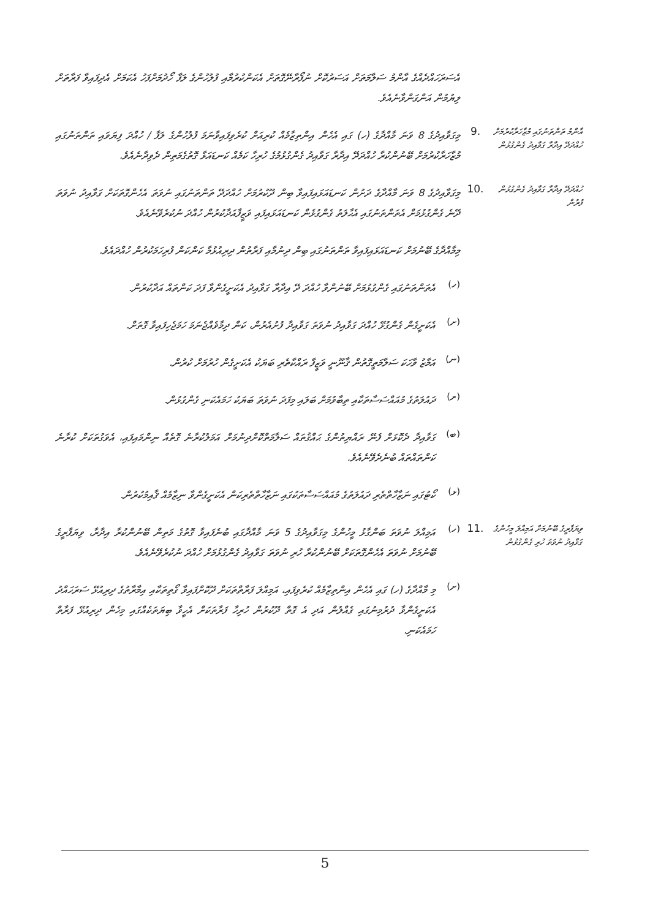އެސަރަހައްދެއްގެ އާންމު ސަލާމަތަށް އަސަރުކޮށް ނުފޯރާނޭގޮތަށް އެކަންކުރުމާއި ފުލުހުންގެ ލަފާ ހޯދުމަށްފަހު އެކަމަށް އެދިފައިވާ ފަރާތަށް ލިޔުމުން އަންގަންވާނެއެވެ.
އާންމު ތަންތަނުގައި މުޒާހަރާކުރުމަށް ހުއްދަދޭ އިދާރާ ގަވާއިދު ގެންގުޅުން
.9
މިގަވާއިދުގެ 8 ވަނަ މާއްދާގެ (ހ) ގައި އެހެން އިންތިޒާމެއް ކުރިއަށް ކުރެވިފައިވާނަމަ ފުލުހުންގެ ލަފާ / ހުއްދަ ފިޔަވައި ތަންތަނުގައި މުޒާހަރާކުރުމަށް ބޭނުންކުރާ ހުއްދަދޭ އިދާރާ ގަވާއިދު ގެންގުޅުމުގެ ހުރިހާ ކަމެއް ކަނޑައަޅާ ގޮތުގެމަތިން ދެވިދާނެއެވެ.
ހުއްދަދޭ އިދާރާ ގަވާއިދު ގެންގުޅުން ފުރުން
.10
މިގަވާއިދުގެ 8 ވަނަ މާއްދާގެ ދަށުން ކަނޑައަޅައިފައިވާ ބިން ދޫކުރުމަށް ހުއްދަދޭ ތަންތަނުގައި ނުވަތަ އެހެންގޮތަކަށް ގަވާއިދު ނުވަތަ ދޭނެ ގެންގުޅުމަށް އެތަންތަނުގައި އެޙާލަތު ގެންގުޅެން ކަނޑައަޅައިފައި ވަޒީފާއަދާކުރުން ހުއްދަ ނުކުރެވޭނެއެވެ.
މިމާއްދާގެ ބޭނުމަށް ކަނޑައަޅައިފައިވާ ތަންތަނުގައި ބިން ދިނުމާއި ފަރާތުން ދިރިއުޅުމާ ކަންކަން ފުރިހަމަކުރުން ހުއްދައެވެ.
(ހ)
އެތަންތަނުގައި ގެންގުޅުމަށް ބޭނުންވާ ހުއްދަ ދޭ އިދާރާ ގަވާއިދު އެކަށީގެންވާ ފަދަ ކަންތައް އަދާކުރުން.
(ށ)
އެކަށީގެން ގެންގުޅޭ ހުއްދަ ގަވާއިދު ނުވަތަ ގަވާއިދާ ފުށުއެރުން، ކަން ދިމާވެއްޖެނަމަ ހަމަޖެހިފައިވާ ގޮތަށް.
(ނ)
އަމާޒު ވާހަކަ ސަލާމަތީގޮތުން ޤާނޫނީ ވަޒީފާ ރައްކާތެރި ބަޔަކު އެކަށީގެން ހުރުމަށް ކުރުން.
(ރ)
ދައުލަތުގެ މުއައްސަސާތަކާއި ތިބާވުމަށް ބަލައި މިފަދަ ނުވަތަ ބަޔަކު ހަމައެކަނި ގެންގުޅުން.
(ބ)
ގަވާއިދާ ދެކޮޅަށް ފެނޭ ރައްޔިތުންގެ ޙައްޤުތައް ސަލާމަތްކޮށްދިނުމަށް އަމަލުކުރާނެ ގޮތެއް ނިންމައިފައި، އެވަގުތަކަށް ކުރާނެ ކަންތައްތައް ބުނެދެވޭނެއެވެ.
(ޅ)
ކޯޓުގައި ނަޒާހާތްތެރި ދައުލަތުގެ މުއައްސަސާތަކުގައި ނަޒާހާތްތެރިކަން އެކަށީގެންވާ ނިޒާމެއް ޤާއިމުކުރުން.
ވިޔަފާރީގެ ބޭނުމަށް އަމިއްލަ މީހުންގެ ގަވާއިދު ނުވަތަ ހުރި ގެންގުޅުން
.11 (ހ)
އަމިއްލަ ނުވަތަ ބަންގާޅު މީހުންގެ މިގަވާއިދުގެ 5 ވަނަ މާއްދާގައި ބުނެފައިވާ ގޮތުގެ މަތިން ބޭނުންކުރާ އިދާރާ، ވިޔަފާރީގެ ބޭނުމަށް ނުވަތަ އެހެންގޮތަކަށް ބޭނުންކުރާ ހުރި ނުވަތަ ގަވާއިދު ގެންގުޅުމަށް ހުއްދަ ނުކުރެވޭނެއެވެ.
(ށ)
މި މާއްދާގެ (ހ) ގައި އެހެން އިންތިޒާމެއް ކުރެވިފައި، އަމިއްލަ ފަރާތްތަކަށް ދޫކޮށްފައިވާ ގޯތިތަކާއި އިމާރާތުގެ ދިރިއުޅޭ ސަރަހައްދު އެކަށީގެންވާ ދުރުމިނުގައި ގެއްލުން އަދި އެ ގޮތް ދޫކުރުން ހުރިހާ ފަރާތަކަށް އެހީވާ ބިޔަތަކެއްގައި މިހެން ދިރިއުޅޭ ފަރާތް ހަމައެކަނި.
5